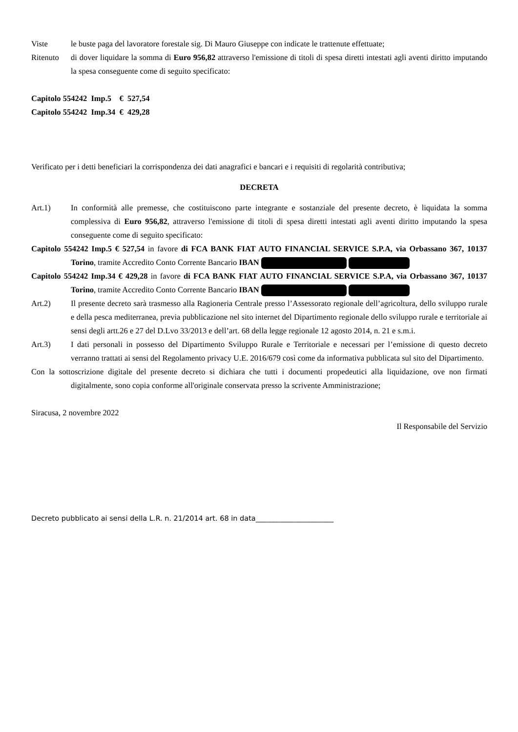Viste le buste paga del lavoratore forestale sig. Di Mauro Giuseppe con indicate le trattenute effettuate;
Ritenuto di dover liquidare la somma di Euro 956,82 attraverso l'emissione di titoli di spesa diretti intestati agli aventi diritto imputando la spesa conseguente come di seguito specificato:
Capitolo 554242 Imp.5 € 527,54
Capitolo 554242 Imp.34 € 429,28
Verificato per i detti beneficiari la corrispondenza dei dati anagrafici e bancari e i requisiti di regolarità contributiva;
DECRETA
Art.1) In conformità alle premesse, che costituiscono parte integrante e sostanziale del presente decreto, è liquidata la somma complessiva di Euro 956,82, attraverso l'emissione di titoli di spesa diretti intestati agli aventi diritto imputando la spesa conseguente come di seguito specificato:
Capitolo 554242 Imp.5 € 527,54 in favore di FCA BANK FIAT AUTO FINANCIAL SERVICE S.P.A, via Orbassano 367, 10137 Torino, tramite Accredito Conto Corrente Bancario IBAN
Capitolo 554242 Imp.34 € 429,28 in favore di FCA BANK FIAT AUTO FINANCIAL SERVICE S.P.A, via Orbassano 367, 10137 Torino, tramite Accredito Conto Corrente Bancario IBAN
Art.2) Il presente decreto sarà trasmesso alla Ragioneria Centrale presso l’Assessorato regionale dell’agricoltura, dello sviluppo rurale e della pesca mediterranea, previa pubblicazione nel sito internet del Dipartimento regionale dello sviluppo rurale e territoriale ai sensi degli artt.26 e 27 del D.Lvo 33/2013 e dell’art. 68 della legge regionale 12 agosto 2014, n. 21 e s.m.i.
Art.3) I dati personali in possesso del Dipartimento Sviluppo Rurale e Territoriale e necessari per l’emissione di questo decreto verranno trattati ai sensi del Regolamento privacy U.E. 2016/679 così come da informativa pubblicata sul sito del Dipartimento.
Con la sottoscrizione digitale del presente decreto si dichiara che tutti i documenti propedeutici alla liquidazione, ove non firmati digitalmente, sono copia conforme all'originale conservata presso la scrivente Amministrazione;
Siracusa, 2 novembre 2022
Il Responsabile del Servizio
Decreto pubblicato ai sensi della L.R. n. 21/2014 art. 68 in data______________________